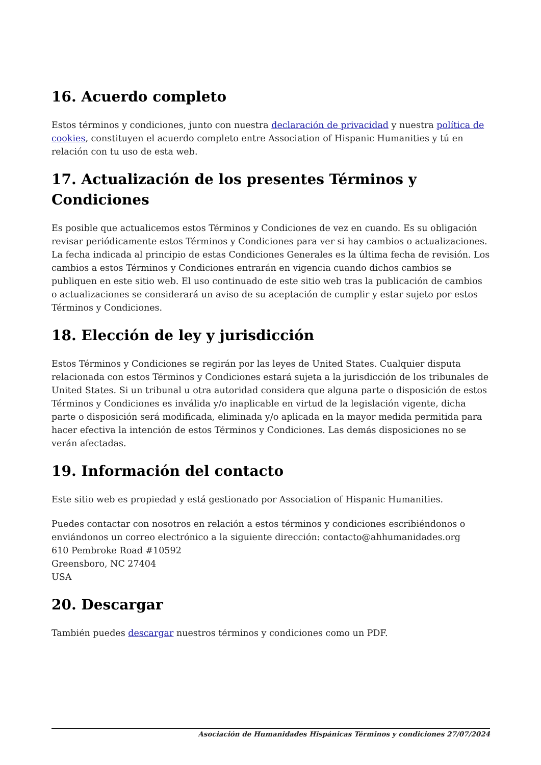16. Acuerdo completo
Estos términos y condiciones, junto con nuestra declaración de privacidad y nuestra política de cookies, constituyen el acuerdo completo entre Association of Hispanic Humanities y tú en relación con tu uso de esta web.
17. Actualización de los presentes Términos y Condiciones
Es posible que actualicemos estos Términos y Condiciones de vez en cuando. Es su obligación revisar periódicamente estos Términos y Condiciones para ver si hay cambios o actualizaciones. La fecha indicada al principio de estas Condiciones Generales es la última fecha de revisión. Los cambios a estos Términos y Condiciones entrarán en vigencia cuando dichos cambios se publiquen en este sitio web. El uso continuado de este sitio web tras la publicación de cambios o actualizaciones se considerará un aviso de su aceptación de cumplir y estar sujeto por estos Términos y Condiciones.
18. Elección de ley y jurisdicción
Estos Términos y Condiciones se regirán por las leyes de United States. Cualquier disputa relacionada con estos Términos y Condiciones estará sujeta a la jurisdicción de los tribunales de United States. Si un tribunal u otra autoridad considera que alguna parte o disposición de estos Términos y Condiciones es inválida y/o inaplicable en virtud de la legislación vigente, dicha parte o disposición será modificada, eliminada y/o aplicada en la mayor medida permitida para hacer efectiva la intención de estos Términos y Condiciones. Las demás disposiciones no se verán afectadas.
19. Información del contacto
Este sitio web es propiedad y está gestionado por Association of Hispanic Humanities.
Puedes contactar con nosotros en relación a estos términos y condiciones escribiéndonos o enviándonos un correo electrónico a la siguiente dirección: contacto@ahhumanidades.org
610 Pembroke Road #10592
Greensboro, NC 27404
USA
20. Descargar
También puedes descargar nuestros términos y condiciones como un PDF.
Asociación de Humanidades Hispánicas Términos y condiciones 27/07/2024